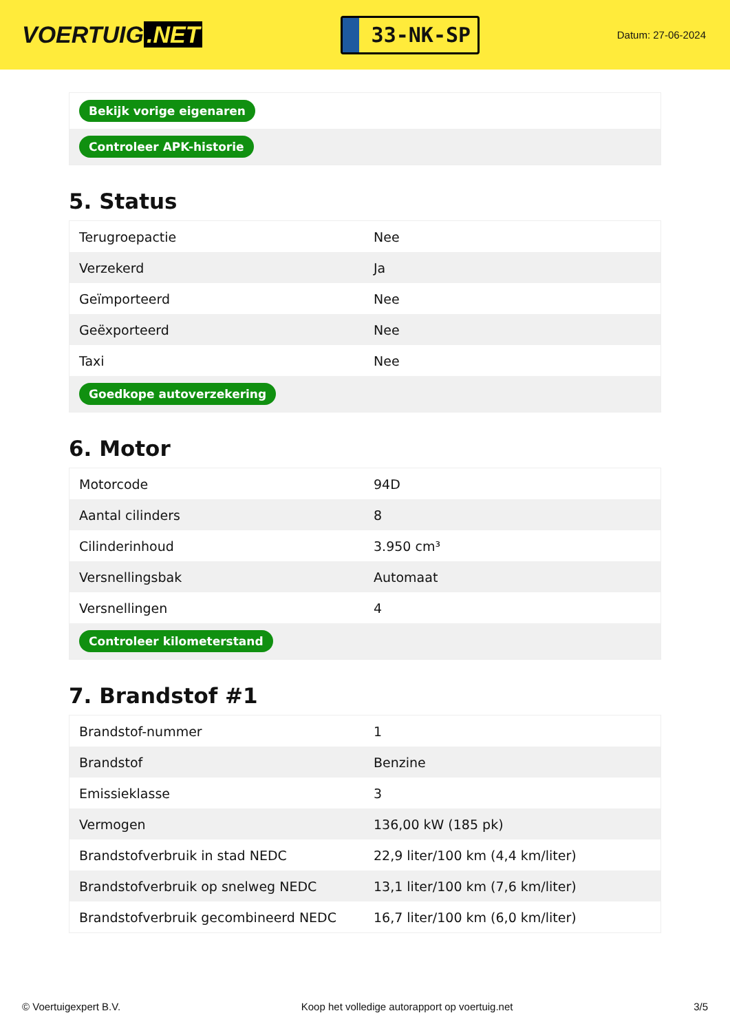VOERTUIG.NET
33-NK-SP
Datum: 27-06-2024
| Bekijk vorige eigenaren |
| Controleer APK-historie |
5. Status
| Terugroepactie | Nee |
| Verzekerd | Ja |
| Geïmporteerd | Nee |
| Geëxporteerd | Nee |
| Taxi | Nee |
| Goedkope autoverzekering | |
6. Motor
| Motorcode | 94D |
| Aantal cilinders | 8 |
| Cilinderinhoud | 3.950 cm³ |
| Versnellingsbak | Automaat |
| Versnellingen | 4 |
| Controleer kilometerstand | |
7. Brandstof #1
| Brandstof-nummer | 1 |
| Brandstof | Benzine |
| Emissieklasse | 3 |
| Vermogen | 136,00 kW (185 pk) |
| Brandstofverbruik in stad NEDC | 22,9 liter/100 km (4,4 km/liter) |
| Brandstofverbruik op snelweg NEDC | 13,1 liter/100 km (7,6 km/liter) |
| Brandstofverbruik gecombineerd NEDC | 16,7 liter/100 km (6,0 km/liter) |
© Voertuigexpert B.V. Koop het volledige autorapport op voertuig.net 3/5